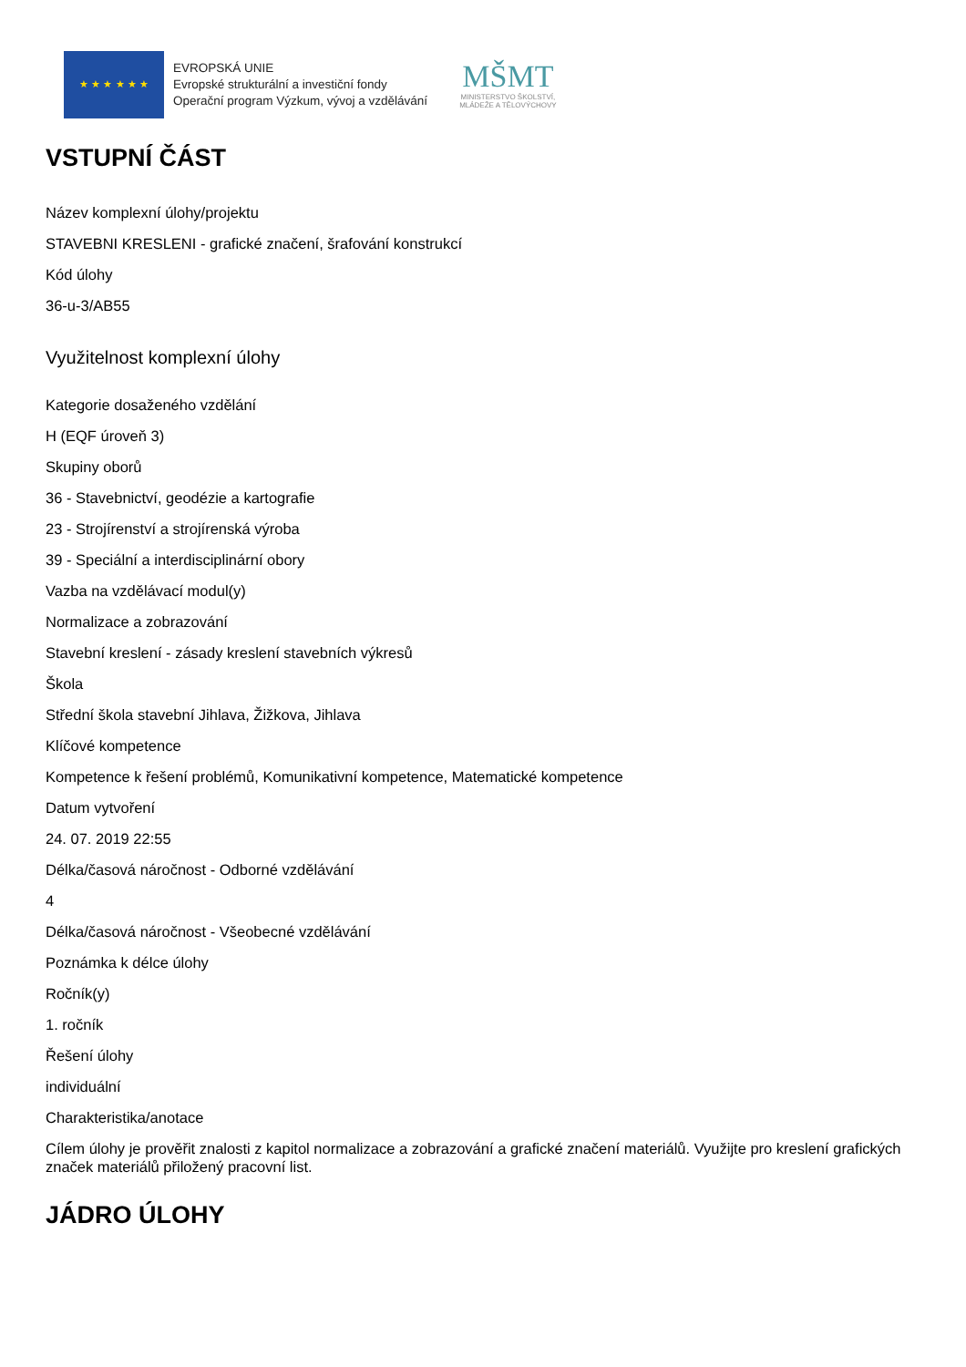★ ★ ★ ★ ★ ★
EVROPSKÁ UNIE
Evropské strukturální a investiční fondy
Operační program Výzkum, vývoj a vzdělávání
MŠMT
MINISTERSTVO ŠKOLSTVÍ,
MLÁDEŽE A TĚLOVÝCHOVY
VSTUPNÍ ČÁST
Název komplexní úlohy/projektu
STAVEBNI KRESLENI - grafické značení, šrafování konstrukcí
Kód úlohy
36-u-3/AB55
Využitelnost komplexní úlohy
Kategorie dosaženého vzdělání
H (EQF úroveň 3)
Skupiny oborů
36 - Stavebnictví, geodézie a kartografie
23 - Strojírenství a strojírenská výroba
39 - Speciální a interdisciplinární obory
Vazba na vzdělávací modul(y)
Normalizace a zobrazování
Stavební kreslení - zásady kreslení stavebních výkresů
Škola
Střední škola stavební Jihlava, Žižkova, Jihlava
Klíčové kompetence
Kompetence k řešení problémů, Komunikativní kompetence, Matematické kompetence
Datum vytvoření
24. 07. 2019 22:55
Délka/časová náročnost - Odborné vzdělávání
4
Délka/časová náročnost - Všeobecné vzdělávání
Poznámka k délce úlohy
Ročník(y)
1. ročník
Řešení úlohy
individuální
Charakteristika/anotace
Cílem úlohy je prověřit znalosti z kapitol normalizace a zobrazování a grafické značení materiálů. Využijte pro kreslení grafických značek materiálů přiložený pracovní list.
JÁDRO ÚLOHY